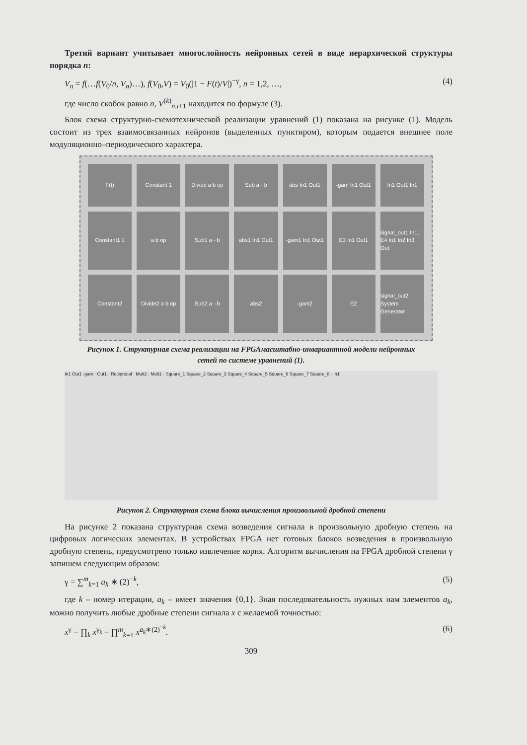Третий вариант учитывает многослойность нейронных сетей в виде иерархической структуры порядка n:
V<sub>n</sub> = f(…f(V<sub>0</sub>/n, V<sub>n</sub>)…), f(V<sub>0</sub>,V) = V<sub>0</sub>(|1 − F(t)/V|)<sup>−γ</sup>, n = 1,2, …, (4)
где число скобок равно n, V<sup>(k)</sup><sub>n,i+1</sub> находится по формуле (3).
Блок схема структурно-схемотехнической реализации уравнений (1) показана на рисунке (1). Модель состоит из трех взаимосвязанных нейронов (выделенных пунктиром), которым подается внешнее поле модуляционно–периодического характера.
F(t)
Constant 1
Divide a b op
Sub a - b
abs In1 Out1
-gam In1 Out1
In1 Out1 In1
Constant1 1
a b op
Sub1 a - b
abs1 In1 Out1
-gam1 In1 Out1
E3 In1 Out1
signal_out1 In1; E4 In1 In2 In3 Out
Constant2
Divide2 a b op
Sub2 a - b
abs2
-gam2
E2
signal_out2; System Generator
Рисунок 1. Структурная схема реализации на FPGAмасштабно-инвариантной модели нейронных
сетей по системе уравнений (1).
In1 Out1 -gam · Out1 · Reciprocal · Mult2 · Mult1 · Square_1 Square_2 Square_3 Square_4 Square_5 Square_6 Square_7 Square_8 · In1
Рисунок 2. Структурная схема блока вычисления произвольной дробной степени
На рисунке 2 показана структурная схема возведения сигнала в произвольную дробную степень на цифровых логических элементах. В устройствах FPGA нет готовых блоков возведения в произвольную дробную степень, предусмотрено только извлечение корня. Алгоритм вычисления на FPGA дробной степени γ запишем следующим образом:
γ = ∑<sup>m</sup><sub>k=1</sub> a<sub>k</sub> ∗ (2)<sup>−k</sup>, (5)
где k – номер итерации, a<sub>k</sub> – имеет значения {0,1}. Зная последовательность нужных нам элементов a<sub>k</sub>, можно получить любые дробные степени сигнала x с желаемой точностью:
x<sup>γ</sup> = ∏<sub>k</sub> x<sup>γ<sub>k</sub></sup> = ∏<sup>m</sup><sub>k=1</sub> x<sup>a<sub>k</sub>∗(2)<sup>−k</sup></sup>. (6)
309